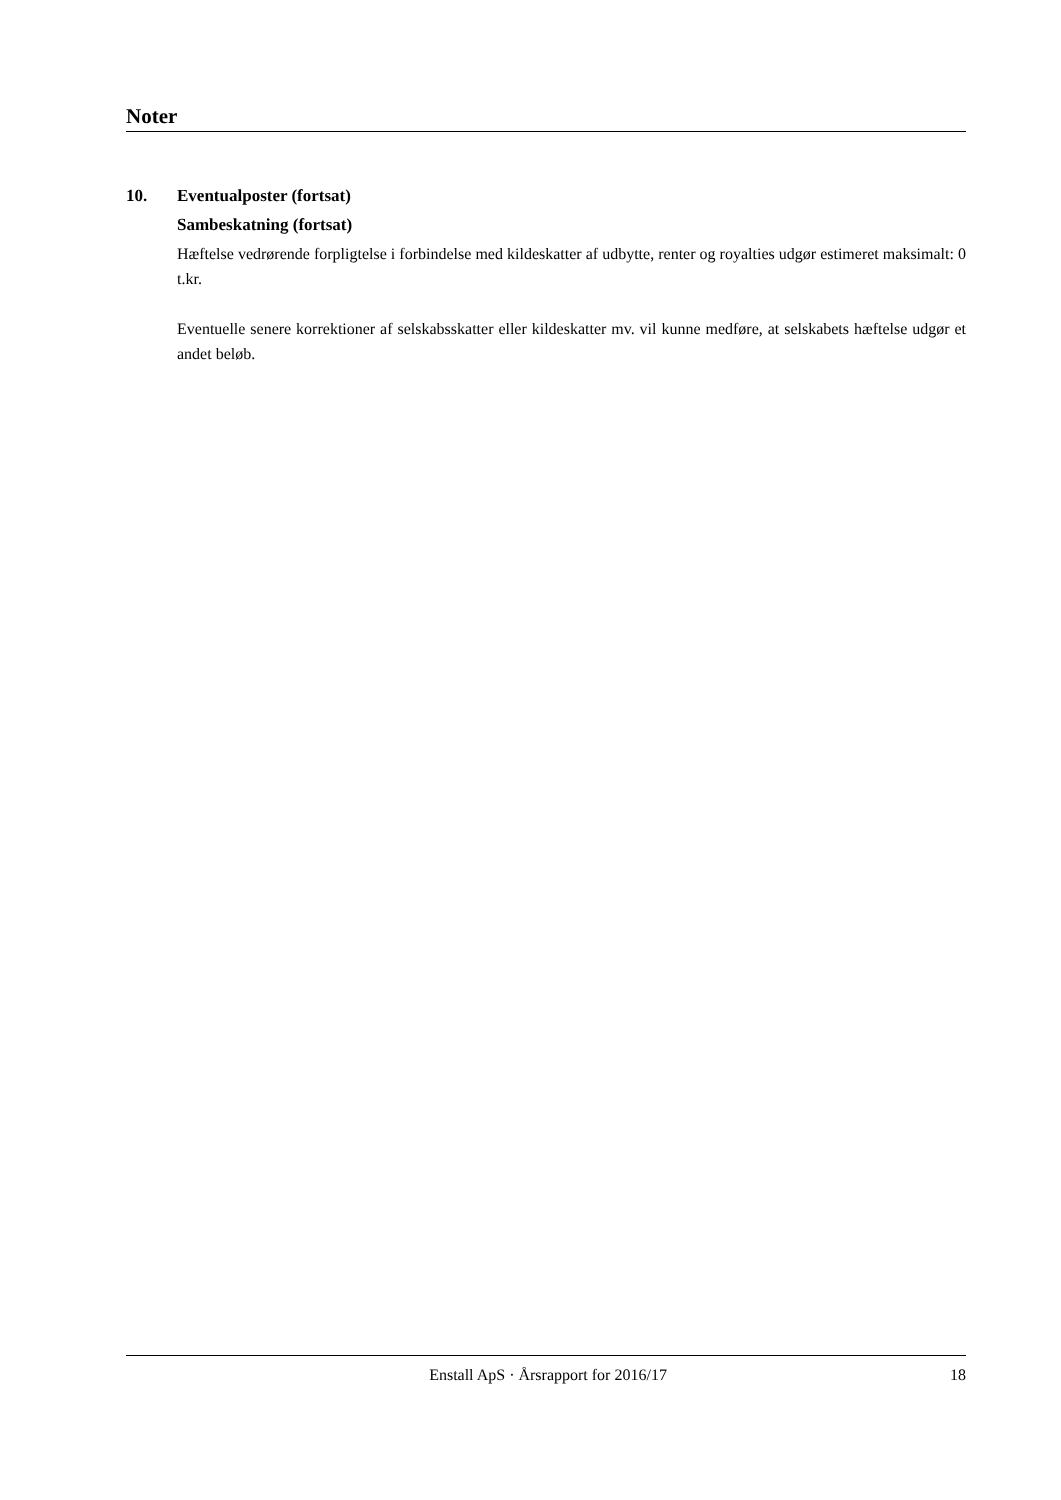Noter
10. Eventualposter (fortsat)
Sambeskatning (fortsat)
Hæftelse vedrørende forpligtelse i forbindelse med kildeskatter af udbytte, renter og royalties udgør estimeret maksimalt: 0 t.kr.
Eventuelle senere korrektioner af selskabsskatter eller kildeskatter mv. vil kunne medføre, at selskabets hæftelse udgør et andet beløb.
Enstall ApS · Årsrapport for 2016/17 18